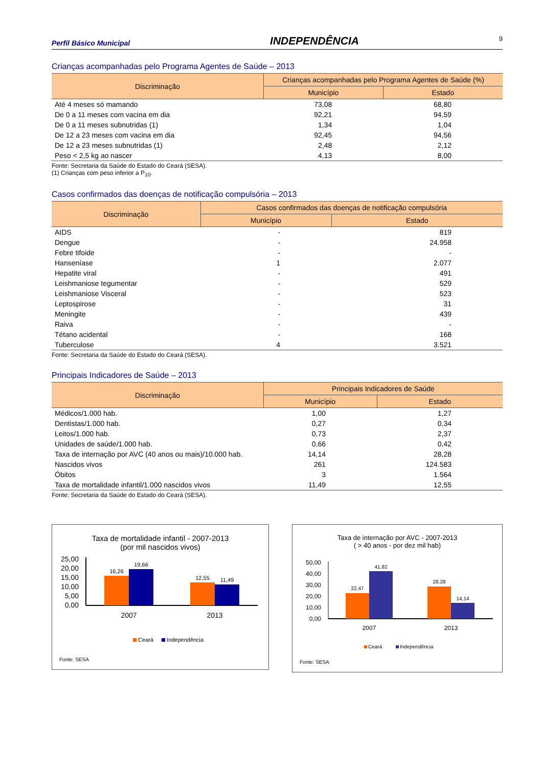Perfil Básico Municipal INDEPENDÊNCIA 9
Crianças acompanhadas pelo Programa Agentes de Saúde – 2013
| Discriminação | Crianças acompanhadas pelo Programa Agentes de Saúde (%) | |
| --- | --- | --- |
| | Município | Estado |
| Até 4 meses só mamando | 73,08 | 68,80 |
| De 0 a 11 meses com vacina em dia | 92,21 | 94,59 |
| De 0 a 11 meses subnutridas (1) | 1,34 | 1,04 |
| De 12 a 23 meses com vacina em dia | 92,45 | 94,56 |
| De 12 a 23 meses subnutridas (1) | 2,48 | 2,12 |
| Peso < 2,5 kg ao nascer | 4,13 | 8,00 |
Fonte: Secretaria da Saúde do Estado do Ceará (SESA).
(1) Crianças com peso inferior a P<sub>10</sub>.
Casos confirmados das doenças de notificação compulsória – 2013
| Discriminação | Casos confirmados das doenças de notificação compulsória | |
| --- | --- | --- |
| | Município | Estado |
| AIDS | - | 819 |
| Dengue | - | 24.958 |
| Febre tifoide | - | - |
| Hanseníase | 1 | 2.077 |
| Hepatite viral | - | 491 |
| Leishmaniose tegumentar | - | 529 |
| Leishmaniose Visceral | - | 523 |
| Leptospirose | - | 31 |
| Meningite | - | 439 |
| Raiva | - | - |
| Tétano acidental | - | 168 |
| Tuberculose | 4 | 3.521 |
Fonte: Secretaria da Saúde do Estado do Ceará (SESA).
Principais Indicadores de Saúde – 2013
| Discriminação | Principais Indicadores de Saúde | |
| --- | --- | --- |
| | Município | Estado |
| Médicos/1.000 hab. | 1,00 | 1,27 |
| Dentistas/1.000 hab. | 0,27 | 0,34 |
| Leitos/1.000 hab. | 0,73 | 2,37 |
| Unidades de saúde/1.000 hab. | 0,66 | 0,42 |
| Taxa de internação por AVC (40 anos ou mais)/10.000 hab. | 14,14 | 28,28 |
| Nascidos vivos | 261 | 124.583 |
| Óbitos | 3 | 1.564 |
| Taxa de mortalidade infantil/1.000 nascidos vivos | 11,49 | 12,55 |
Fonte: Secretaria da Saúde do Estado do Ceará (SESA).
Taxa de mortalidade infantil - 2007-2013
(por mil nascidos vivos)
25,00
20,00
15,00
10,00
5,00
0,00
16,26
19,66
12,55
11,49
2007
2013
Ceará
Independência
Fonte: SESA
Taxa de internação por AVC - 2007-2013
( > 40 anos - por dez mil hab)
50,00
40,00
30,00
20,00
10,00
0,00
22,47
41,82
28,28
14,14
2007
2013
Ceará
Independência
Fonte: SESA